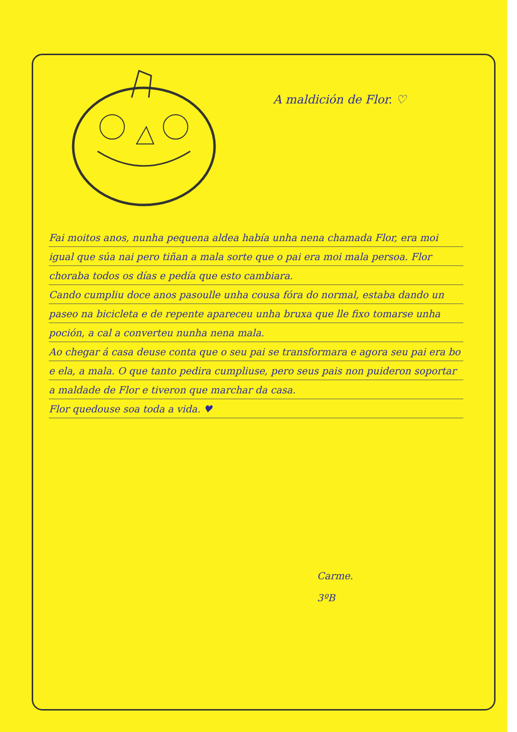A maldición de Flor. ♡
Fai moitos anos, nunha pequena aldea había unha nena chamada Flor, era moi igual que súa nai pero tiñan a mala sorte que o pai era moi mala persoa. Flor choraba todos os días e pedía que esto cambiara.
Cando cumpliu doce anos pasoulle unha cousa fóra do normal, estaba dando un paseo na bicicleta e de repente apareceu unha bruxa que lle fixo tomarse unha poción, a cal a converteu nunha nena mala.
Ao chegar á casa deuse conta que o seu pai se transformara e agora seu pai era bo e ela, a mala. O que tanto pedira cumpliuse, pero seus pais non puideron soportar a maldade de Flor e tiveron que marchar da casa.
Flor quedouse soa toda a vida. ♥
Carme.
3ºB